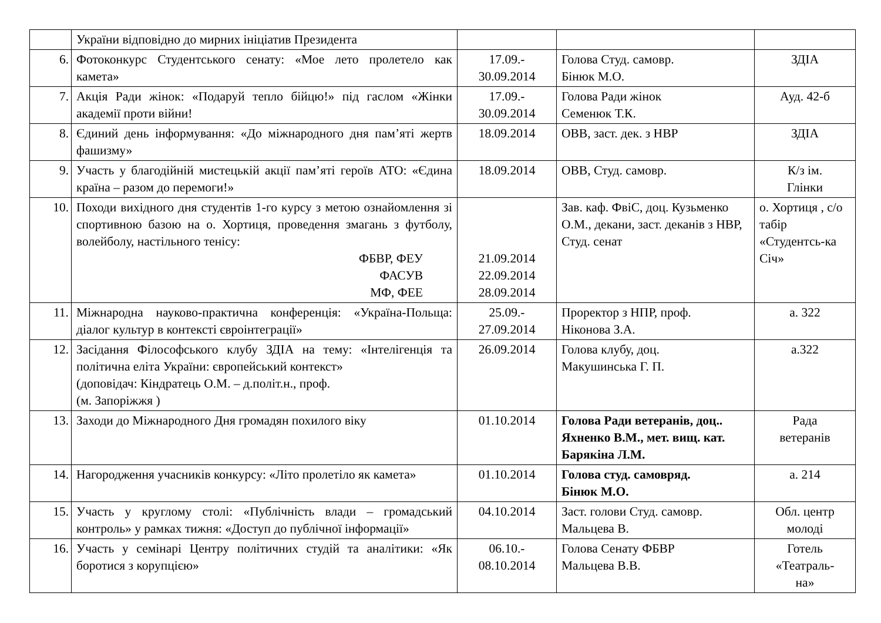| | України відповідно до мирних ініціатив Президента | | | |
| 6. | Фотоконкурс Студентського сенату: «Мое лето пролетело как камета» | 17.09.- 30.09.2014 | Голова Студ. самовр. Бінюк М.О. | ЗДІА |
| 7. | Акція Ради жінок: «Подаруй тепло бійцю!» під гаслом «Жінки академії проти війни! | 17.09.- 30.09.2014 | Голова Ради жінок Семенюк Т.К. | Ауд. 42-б |
| 8. | Єдиний день інформування: «До міжнародного дня пам’яті жертв фашизму» | 18.09.2014 | ОВВ, заст. дек. з НВР | ЗДІА |
| 9. | Участь у благодійній мистецькій акції пам’яті героїв АТО: «Єдина країна – разом до перемоги!» | 18.09.2014 | ОВВ, Студ. самовр. | К/з ім. Глінки |
| 10. | Походи вихідного дня студентів 1-го курсу з метою ознайомлення зі спортивною базою на о. Хортиця, проведення змагань з футболу, волейболу, настільного тенісу: ФБВР, ФЕУ ФАСУВ МФ, ФЕЕ | 21.09.2014 22.09.2014 28.09.2014 | Зав. каф. ФвіС, доц. Кузьменко О.М., декани, заст. деканів з НВР, Студ. сенат | о. Хортиця , с/о табір «Студентсь-ка Січ» |
| 11. | Міжнародна науково-практична конференція: «Україна-Польща: діалог культур в контексті євроінтеграції» | 25.09.- 27.09.2014 | Проректор з НПР, проф. Ніконова З.А. | а. 322 |
| 12. | Засідання Філософського клубу ЗДІА на тему: «Інтелігенція та політична еліта України: європейський контекст» (доповідач: Кіндратець О.М. – д.політ.н., проф. (м. Запоріжжя ) | 26.09.2014 | Голова клубу, доц. Макушинська Г. П. | а.322 |
| 13. | Заходи до Міжнародного Дня громадян похилого віку | 01.10.2014 | Голова Ради ветеранів, доц.. Яхненко В.М., мет. вищ. кат. Барякіна Л.М. | Рада ветеранів |
| 14. | Нагородження учасників конкурсу: «Літо пролетіло як камета» | 01.10.2014 | Голова студ. самовряд. Бінюк М.О. | а. 214 |
| 15. | Участь у круглому столі: «Публічність влади – громадський контроль» у рамках тижня: «Доступ до публічної інформації» | 04.10.2014 | Заст. голови Студ. самовр. Мальцева В. | Обл. центр молоді |
| 16. | Участь у семінарі Центру політичних студій та аналітики: «Як боротися з корупцією» | 06.10.- 08.10.2014 | Голова Сенату ФБВР Мальцева В.В. | Готель «Театраль- на» |